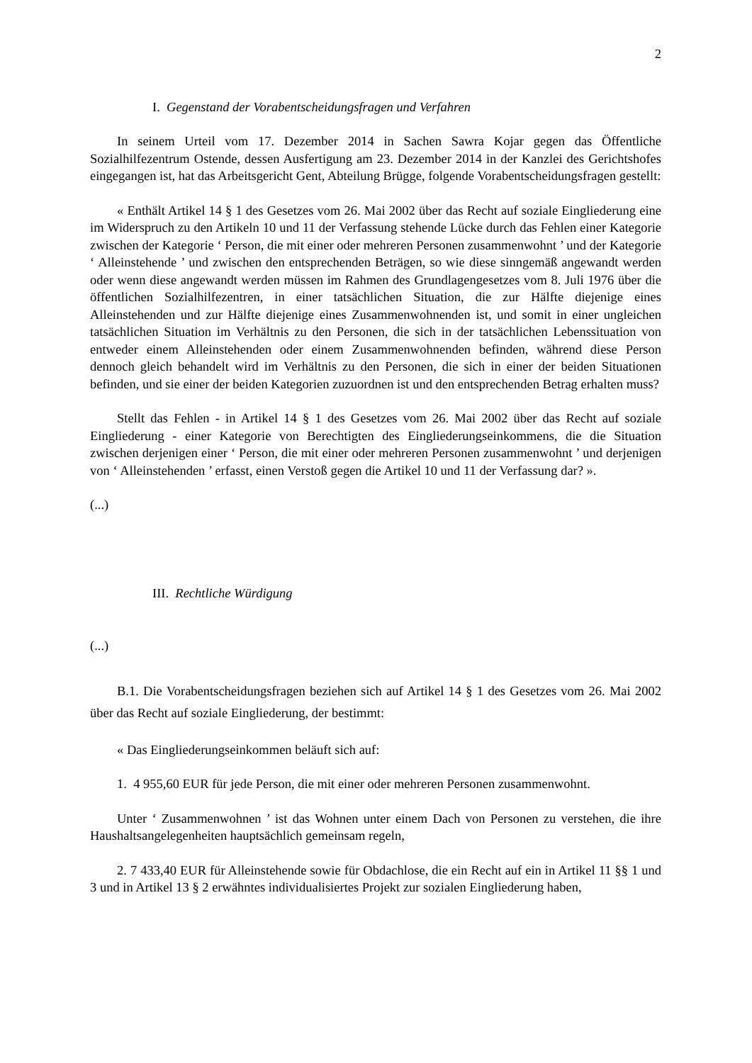2
I. Gegenstand der Vorabentscheidungsfragen und Verfahren
In seinem Urteil vom 17. Dezember 2014 in Sachen Sawra Kojar gegen das Öffentliche Sozialhilfezentrum Ostende, dessen Ausfertigung am 23. Dezember 2014 in der Kanzlei des Gerichtshofes eingegangen ist, hat das Arbeitsgericht Gent, Abteilung Brügge, folgende Vorabentscheidungsfragen gestellt:
« Enthält Artikel 14 § 1 des Gesetzes vom 26. Mai 2002 über das Recht auf soziale Eingliederung eine im Widerspruch zu den Artikeln 10 und 11 der Verfassung stehende Lücke durch das Fehlen einer Kategorie zwischen der Kategorie ‘ Person, die mit einer oder mehreren Personen zusammenwohnt ’ und der Kategorie ‘ Alleinstehende ’ und zwischen den entsprechenden Beträgen, so wie diese sinngemäß angewandt werden oder wenn diese angewandt werden müssen im Rahmen des Grundlagengesetzes vom 8. Juli 1976 über die öffentlichen Sozialhilfezentren, in einer tatsächlichen Situation, die zur Hälfte diejenige eines Alleinstehenden und zur Hälfte diejenige eines Zusammenwohnenden ist, und somit in einer ungleichen tatsächlichen Situation im Verhältnis zu den Personen, die sich in der tatsächlichen Lebenssituation von entweder einem Alleinstehenden oder einem Zusammenwohnenden befinden, während diese Person dennoch gleich behandelt wird im Verhältnis zu den Personen, die sich in einer der beiden Situationen befinden, und sie einer der beiden Kategorien zuzuordnen ist und den entsprechenden Betrag erhalten muss?
Stellt das Fehlen - in Artikel 14 § 1 des Gesetzes vom 26. Mai 2002 über das Recht auf soziale Eingliederung - einer Kategorie von Berechtigten des Eingliederungseinkommens, die die Situation zwischen derjenigen einer ‘ Person, die mit einer oder mehreren Personen zusammenwohnt ’ und derjenigen von ‘ Alleinstehenden ’ erfasst, einen Verstoß gegen die Artikel 10 und 11 der Verfassung dar? ».
(...)
III. Rechtliche Würdigung
(...)
B.1. Die Vorabentscheidungsfragen beziehen sich auf Artikel 14 § 1 des Gesetzes vom 26. Mai 2002 über das Recht auf soziale Eingliederung, der bestimmt:
« Das Eingliederungseinkommen beläuft sich auf:
1. 4 955,60 EUR für jede Person, die mit einer oder mehreren Personen zusammenwohnt.
Unter ‘ Zusammenwohnen ’ ist das Wohnen unter einem Dach von Personen zu verstehen, die ihre Haushaltsangelegenheiten hauptsächlich gemeinsam regeln,
2. 7 433,40 EUR für Alleinstehende sowie für Obdachlose, die ein Recht auf ein in Artikel 11 §§ 1 und 3 und in Artikel 13 § 2 erwähntes individualisiertes Projekt zur sozialen Eingliederung haben,